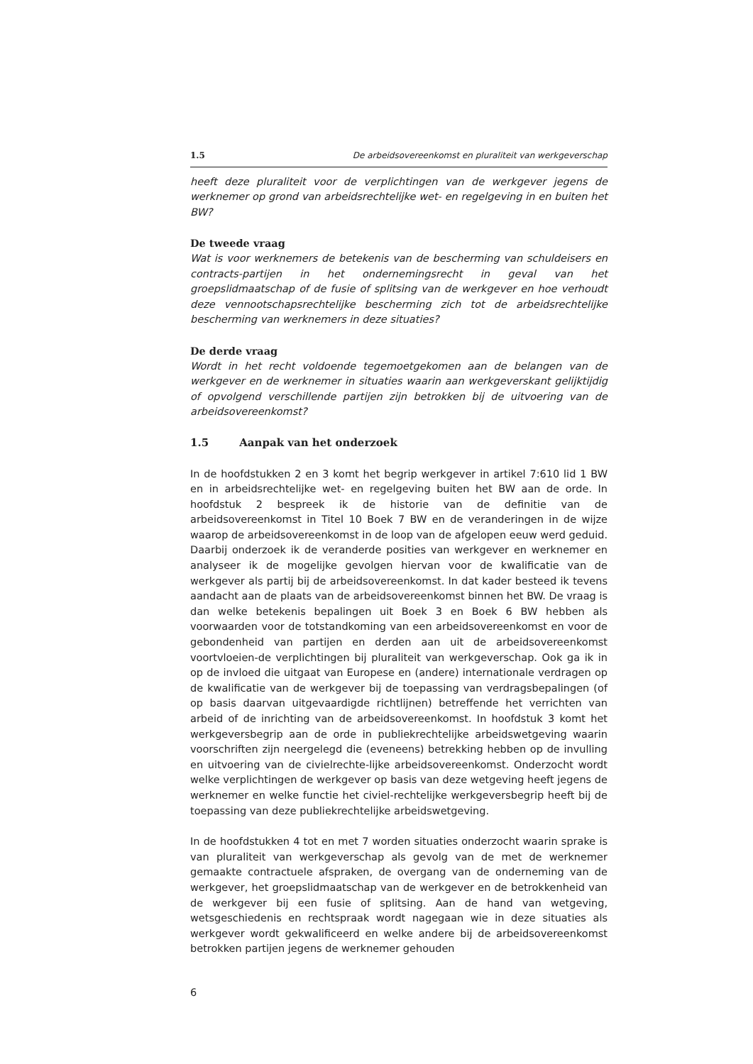1.5 De arbeidsovereenkomst en pluraliteit van werkgeverschap
heeft deze pluraliteit voor de verplichtingen van de werkgever jegens de werknemer op grond van arbeidsrechtelijke wet- en regelgeving in en buiten het BW?
De tweede vraag
Wat is voor werknemers de betekenis van de bescherming van schuldeisers en contracts-partijen in het ondernemingsrecht in geval van het groepslidmaatschap of de fusie of splitsing van de werkgever en hoe verhoudt deze vennootschapsrechtelijke bescherming zich tot de arbeidsrechtelijke bescherming van werknemers in deze situaties?
De derde vraag
Wordt in het recht voldoende tegemoetgekomen aan de belangen van de werkgever en de werknemer in situaties waarin aan werkgeverskant gelijktijdig of opvolgend verschillende partijen zijn betrokken bij de uitvoering van de arbeidsovereenkomst?
1.5 Aanpak van het onderzoek
In de hoofdstukken 2 en 3 komt het begrip werkgever in artikel 7:610 lid 1 BW en in arbeidsrechtelijke wet- en regelgeving buiten het BW aan de orde. In hoofdstuk 2 bespreek ik de historie van de definitie van de arbeidsovereenkomst in Titel 10 Boek 7 BW en de veranderingen in de wijze waarop de arbeidsovereenkomst in de loop van de afgelopen eeuw werd geduid. Daarbij onderzoek ik de veranderde posities van werkgever en werknemer en analyseer ik de mogelijke gevolgen hiervan voor de kwalificatie van de werkgever als partij bij de arbeidsovereenkomst. In dat kader besteed ik tevens aandacht aan de plaats van de arbeidsovereenkomst binnen het BW. De vraag is dan welke betekenis bepalingen uit Boek 3 en Boek 6 BW hebben als voorwaarden voor de totstandkoming van een arbeidsovereenkomst en voor de gebondenheid van partijen en derden aan uit de arbeidsovereenkomst voortvloeien-de verplichtingen bij pluraliteit van werkgeverschap. Ook ga ik in op de invloed die uitgaat van Europese en (andere) internationale verdragen op de kwalificatie van de werkgever bij de toepassing van verdragsbepalingen (of op basis daarvan uitgevaardigde richtlijnen) betreffende het verrichten van arbeid of de inrichting van de arbeidsovereenkomst. In hoofdstuk 3 komt het werkgeversbegrip aan de orde in publiekrechtelijke arbeidswetgeving waarin voorschriften zijn neergelegd die (eveneens) betrekking hebben op de invulling en uitvoering van de civielrechte-lijke arbeidsovereenkomst. Onderzocht wordt welke verplichtingen de werkgever op basis van deze wetgeving heeft jegens de werknemer en welke functie het civiel-rechtelijke werkgeversbegrip heeft bij de toepassing van deze publiekrechtelijke arbeidswetgeving.
In de hoofdstukken 4 tot en met 7 worden situaties onderzocht waarin sprake is van pluraliteit van werkgeverschap als gevolg van de met de werknemer gemaakte contractuele afspraken, de overgang van de onderneming van de werkgever, het groepslidmaatschap van de werkgever en de betrokkenheid van de werkgever bij een fusie of splitsing. Aan de hand van wetgeving, wetsgeschiedenis en rechtspraak wordt nagegaan wie in deze situaties als werkgever wordt gekwalificeerd en welke andere bij de arbeidsovereenkomst betrokken partijen jegens de werknemer gehouden
6